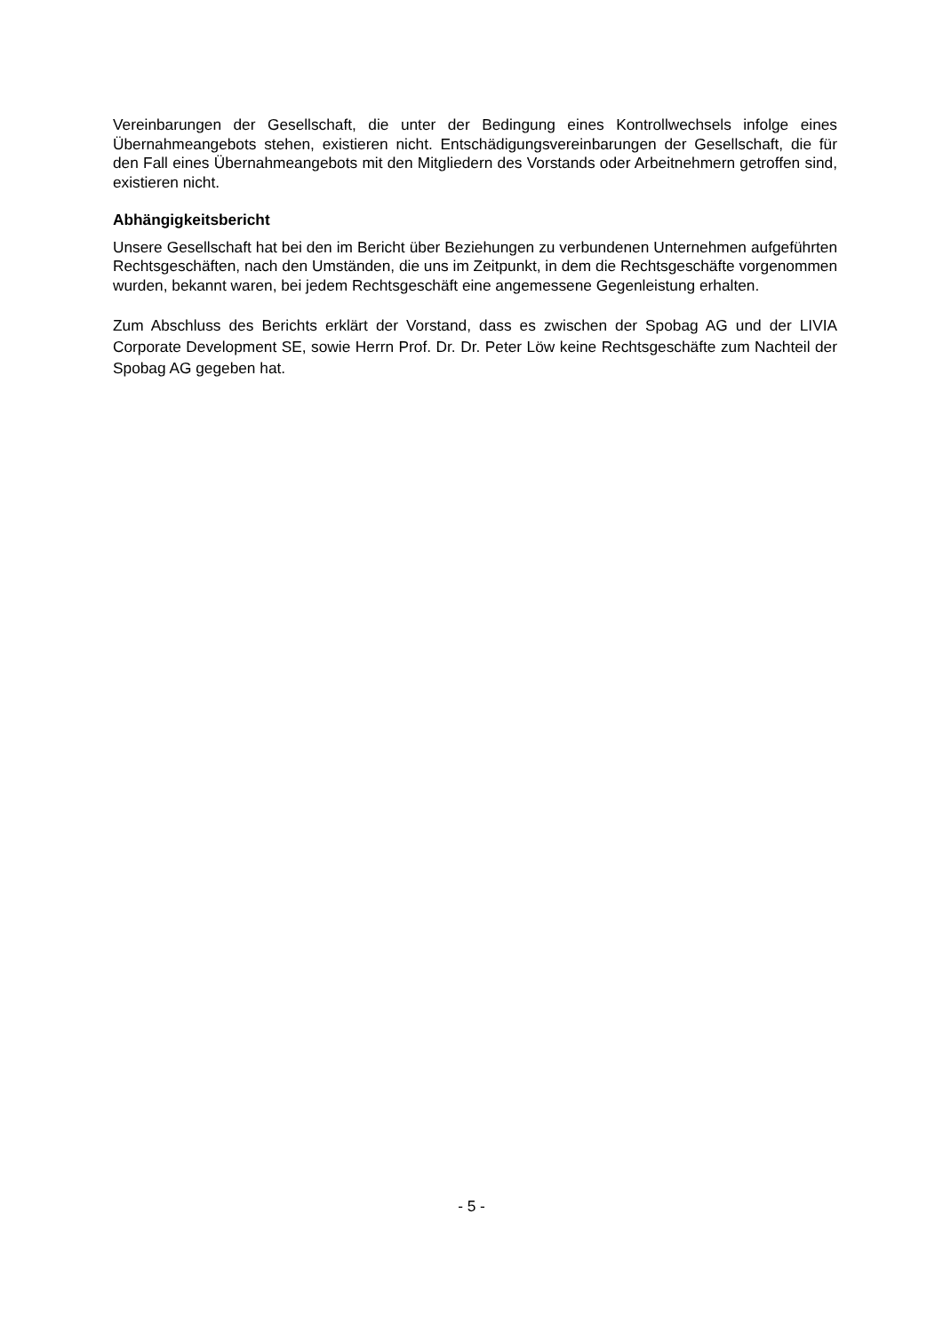Vereinbarungen der Gesellschaft, die unter der Bedingung eines Kontrollwechsels infolge eines Übernahmeangebots stehen, existieren nicht. Entschädigungsvereinbarungen der Gesellschaft, die für den Fall eines Übernahmeangebots mit den Mitgliedern des Vorstands oder Arbeitnehmern getroffen sind, existieren nicht.
Abhängigkeitsbericht
Unsere Gesellschaft hat bei den im Bericht über Beziehungen zu verbundenen Unternehmen aufgeführten Rechtsgeschäften, nach den Umständen, die uns im Zeitpunkt, in dem die Rechtsgeschäfte vorgenommen wurden, bekannt waren, bei jedem Rechtsgeschäft eine angemessene Gegenleistung erhalten.
Zum Abschluss des Berichts erklärt der Vorstand, dass es zwischen der Spobag AG und der LIVIA Corporate Development SE, sowie Herrn Prof. Dr. Dr. Peter Löw keine Rechtsgeschäfte zum Nachteil der Spobag AG gegeben hat.
- 5 -